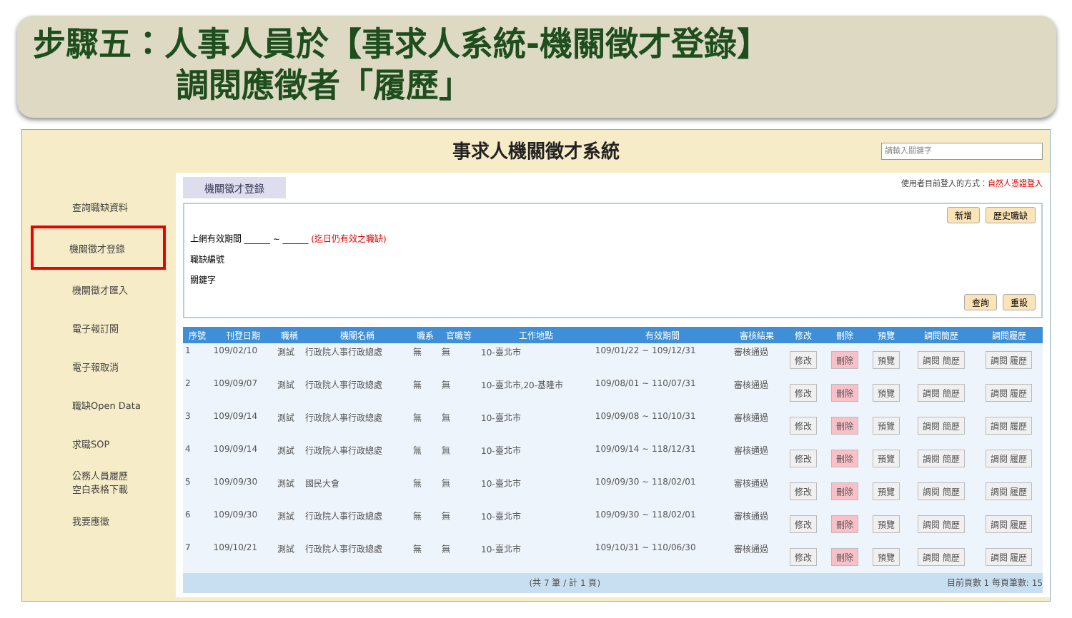步驟五：人事人員於【事求人系統-機關徵才登錄】
調閱應徵者「履歷」
事求人機關徵才系統
請輸入關鍵字
查詢職缺資料
機關徵才登錄
機關徵才匯入
電子報訂閱
電子報取消
職缺Open Data
求職SOP
公務人員履歷
空白表格下載
我要應徵
機關徵才登錄 使用者目前登入的方式：自然人憑證登入
新增 歷史職缺
上網有效期間 ______ ~ ______ (迄日仍有效之職缺)
職缺編號
關鍵字
查詢 重設
| 序號 | 刊登日期 | 職稱 | 機關名稱 | 職系 | 官職等 | 工作地點 | 有效期間 | 審核結果 | 修改 | 刪除 | 預覽 | 調閱簡歷 | 調閱履歷 |
| --- | --- | --- | --- | --- | --- | --- | --- | --- | --- | --- | --- | --- | --- |
| 1 | 109/02/10 | 測試 | 行政院人事行政總處 | 無 | 無 | 10-臺北市 | 109/01/22 ~ 109/12/31 | 審核通過 | 修改 | 刪除 | 預覽 | 調閱 簡歷 | 調閱 履歷 |
| 2 | 109/09/07 | 測試 | 行政院人事行政總處 | 無 | 無 | 10-臺北市,20-基隆市 | 109/08/01 ~ 110/07/31 | 審核通過 | 修改 | 刪除 | 預覽 | 調閱 簡歷 | 調閱 履歷 |
| 3 | 109/09/14 | 測試 | 行政院人事行政總處 | 無 | 無 | 10-臺北市 | 109/09/08 ~ 110/10/31 | 審核通過 | 修改 | 刪除 | 預覽 | 調閱 簡歷 | 調閱 履歷 |
| 4 | 109/09/14 | 測試 | 行政院人事行政總處 | 無 | 無 | 10-臺北市 | 109/09/14 ~ 118/12/31 | 審核通過 | 修改 | 刪除 | 預覽 | 調閱 簡歷 | 調閱 履歷 |
| 5 | 109/09/30 | 測試 | 國民大會 | 無 | 無 | 10-臺北市 | 109/09/30 ~ 118/02/01 | 審核通過 | 修改 | 刪除 | 預覽 | 調閱 簡歷 | 調閱 履歷 |
| 6 | 109/09/30 | 測試 | 行政院人事行政總處 | 無 | 無 | 10-臺北市 | 109/09/30 ~ 118/02/01 | 審核通過 | 修改 | 刪除 | 預覽 | 調閱 簡歷 | 調閱 履歷 |
| 7 | 109/10/21 | 測試 | 行政院人事行政總處 | 無 | 無 | 10-臺北市 | 109/10/31 ~ 110/06/30 | 審核通過 | 修改 | 刪除 | 預覽 | 調閱 簡歷 | 調閱 履歷 |
(共 7 筆 / 計 1 頁) 目前頁數 1 每頁筆數: 15